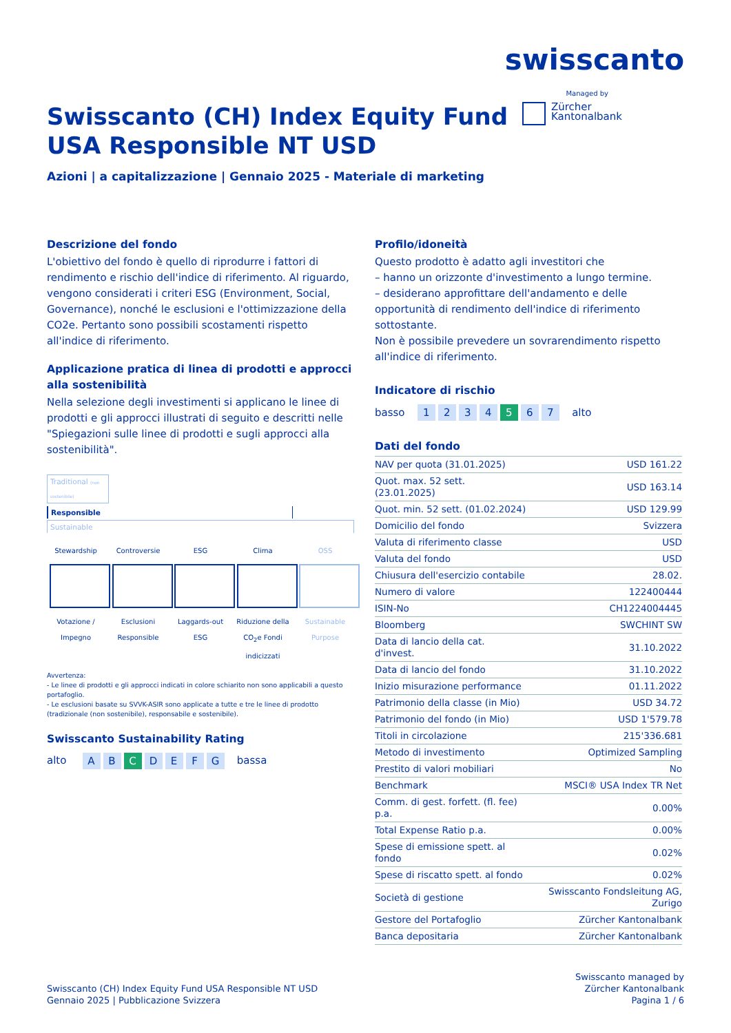swisscanto
Managed by
Zürcher
Kantonalbank
Swisscanto (CH) Index Equity Fund
USA Responsible NT USD
Azioni | a capitalizzazione | Gennaio 2025 - Materiale di marketing
Descrizione del fondo
L'obiettivo del fondo è quello di riprodurre i fattori di rendimento e rischio dell'indice di riferimento. Al riguardo, vengono considerati i criteri ESG (Environment, Social, Governance), nonché le esclusioni e l'ottimizzazione della CO2e. Pertanto sono possibili scostamenti rispetto all'indice di riferimento.
Applicazione pratica di linea di prodotti e approcci alla sostenibilità
Nella selezione degli investimenti si applicano le linee di prodotti e gli approcci illustrati di seguito e descritti nelle "Spiegazioni sulle linee di prodotti e sugli approcci alla sostenibilità".
Traditional (non sostenibile)
Responsible
Sustainable
Stewardship
Votazione / Impegno
Controversie
Esclusioni Responsible
ESG
Laggards-out ESG
Clima
Riduzione della CO<sub>2</sub>e Fondi indicizzati
OSS
Sustainable Purpose
Avvertenza:
- Le linee di prodotti e gli approcci indicati in colore schiarito non sono applicabili a questo portafoglio.
- Le esclusioni basate su SVVK-ASIR sono applicate a tutte e tre le linee di prodotto (tradizionale (non sostenibile), responsabile e sostenibile).
Swisscanto Sustainability Rating
alto A B C D E F G bassa
Profilo/idoneità
Questo prodotto è adatto agli investitori che
– hanno un orizzonte d'investimento a lungo termine.
– desiderano approfittare dell'andamento e delle opportunità di rendimento dell'indice di riferimento sottostante.
Non è possibile prevedere un sovrarendimento rispetto all'indice di riferimento.
Indicatore di rischio
basso 1 2 3 4 5 6 7 alto
Dati del fondo
| NAV per quota (31.01.2025) | USD 161.22 |
| Quot. max. 52 sett. (23.01.2025) | USD 163.14 |
| Quot. min. 52 sett. (01.02.2024) | USD 129.99 |
| Domicilio del fondo | Svizzera |
| Valuta di riferimento classe | USD |
| Valuta del fondo | USD |
| Chiusura dell'esercizio contabile | 28.02. |
| Numero di valore | 122400444 |
| ISIN-No | CH1224004445 |
| Bloomberg | SWCHINT SW |
| Data di lancio della cat. d'invest. | 31.10.2022 |
| Data di lancio del fondo | 31.10.2022 |
| Inizio misurazione performance | 01.11.2022 |
| Patrimonio della classe (in Mio) | USD 34.72 |
| Patrimonio del fondo (in Mio) | USD 1'579.78 |
| Titoli in circolazione | 215'336.681 |
| Metodo di investimento | Optimized Sampling |
| Prestito di valori mobiliari | No |
| Benchmark | MSCI® USA Index TR Net |
| Comm. di gest. forfett. (fl. fee) p.a. | 0.00% |
| Total Expense Ratio p.a. | 0.00% |
| Spese di emissione spett. al fondo | 0.02% |
| Spese di riscatto spett. al fondo | 0.02% |
| Società di gestione | Swisscanto Fondsleitung AG, Zurigo |
| Gestore del Portafoglio | Zürcher Kantonalbank |
| Banca depositaria | Zürcher Kantonalbank |
Swisscanto (CH) Index Equity Fund USA Responsible NT USD
Gennaio 2025 | Pubblicazione Svizzera
Swisscanto managed by
Zürcher Kantonalbank
Pagina 1 / 6